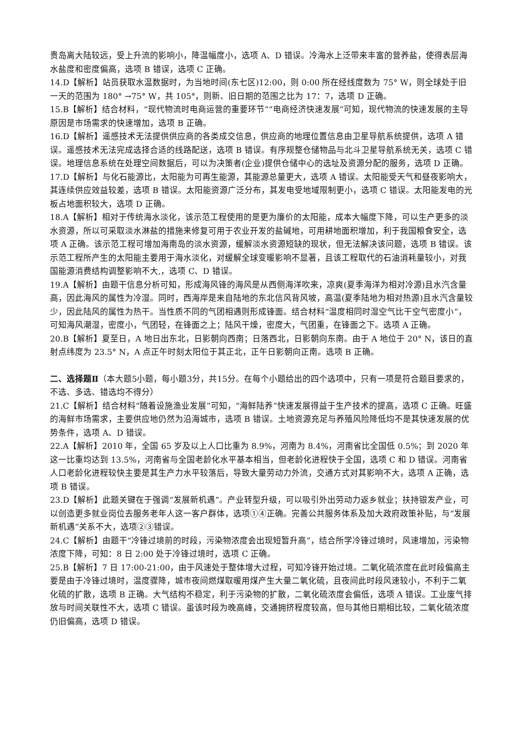贵岛离大陆较远，受上升流的影响小，降温幅度小，选项 A、D 错误。冷海水上泛带来丰富的营养盐，使得表层海水盐度和密度偏高，选项 B 错误，选项 C 正确。
14.D【解析】站员获取水温数据时，为当地时间(东七区)12:00，则 0:00 所在经线度数为 75° W，则全球处于旧一天的范围为 180° →75° W，共 105°，则新、旧日期的范围之比为 17：7，选项 D 正确。
15.B【解析】结合材料，“现代物流时电商运营的重要环节”“电商经济快速发展”可知，现代物流的快速发展的主导原因是市场需求的快速增加，选项 B 正确。
16.D【解析】遥感技术无法提供供应商的各类成交信息，供应商的地理位置信息由卫星导航系统提供，选项 A 错误。遥感技术无法完成选择合适的线路配送，选项 B 错误。有序规整仓储物品与北斗卫星导航系统无关，选项 C 错误。地理信息系统在处理空间数据后，可以为决策者(企业)提供仓储中心的选址及资源分配的服务，选项 D 正确。
17.D【解析】与化石能源比，太阳能为可再生能源，其能源总量更大，选项 A 错误。太阳能受天气和昼夜影响大，其连续供应效益较差，选项 B 错误。太阳能资源广泛分布，其发电受地域限制更小，选项 C 错误。太阳能发电的光板占地面积较大，选项 D 正确。
18.A【解析】相对于传统海水淡化，该示范工程使用的是更为廉价的太阳能，成本大幅度下降，可以生产更多的淡水资源，所以可采取淡水淋盐的措施来修复可用于农业开发的盐碱地，可用耕地面积增加，利于我国粮食安全，选项 A 正确。该示范工程可增加海南岛的淡水资源，缓解淡水资源短缺的现状，但无法解决该问题，选项 B 错误。该示范工程所产生的太阳能主要用于海水淡化，对缓解全球变暖影响不显著，且该工程取代的石油消耗量较小，对我国能源消费结构调整影响不大,，选项 C、D 错误。
19.A【解析】由题干信息分析可知，形成海风锋的海风是从西侧海洋吹来，凉爽(夏季海洋为相对冷源)且水汽含量高，因此海风的属性为冷湿。同时，西海岸是来自陆地的东北信风背风坡，高温(夏季陆地为相对热源)且水汽含量较少，因此陆风的属性为热干。当性质不同的气团相遇则形成锋面。结合材料“温度相同时湿空气比干空气密度小”，可知海风潮湿，密度小，气团轻，在锋面之上；陆风干燥，密度大，气团重，在锋面之下。选项 A 正确。
20.B【解析】夏至日，A 地日出东北，日影朝向西南；日落西北，日影朝向东南。由于 A 地位于 20° N，该日的直射点纬度为 23.5° N，A 点正午时刻太阳位于其正北，正午日影朝向正南。选项 B 正确。
二、选择题Ⅱ（本大题5小题，每小题3分，共15分。在每个小题给出的四个选项中，只有一项是符合题目要求的，不选、多选、错选均不得分）
21.C【解析】结合材料“随着设施渔业发展”可知，“海鲜陆养”快速发展得益于生产技术的提高，选项 C 正确。旺盛的海鲜市场需求，主要供应地仍然为沿海城市，选项 B 错误。土地资源充足与养殖风险降低均不是其快速发展的优势条件，选项 A、D 错误。
22.A【解析】2010 年，全国 65 岁及以上人口比重为 8.9%，河南为 8.4%，河南省比全国低 0.5%；到 2020 年这一比重均达到 13.5%，河南省与全国老龄化水平基本相当，但老龄化进程快于全国，选项 C 和 D 错误。河南省人口老龄化进程较快主要是其生产力水平较落后，导致大量劳动力外流，交通方式对其影响不大，选项 A 正确，选项 B 错误。
23.D【解析】此题关键在于强调“发展新机遇”。产业转型升级，可以吸引外出劳动力返乡就业；扶持银发产业，可以创造更多就业岗位去服务老年人这一客户群体，选项①④正确。完善公共服务体系及加大政府政策补贴，与“发展新机遇”关系不大，选项②③错误。
24.C【解析】由题干“冷锋过境前的时段，污染物浓度会出现短暂升高”，结合所学冷锋过境时，风速增加，污染物浓度下降，可知：8 日 2:00 处于冷锋过境时，选项 C 正确。
25.B【解析】7 日 17:00-21:00，由于风速处于整体增大过程，可知冷锋开始过境。二氧化硫浓度在此时段偏高主要是由于冷锋过境时，温度骤降，城市夜间燃煤取暖用煤产生大量二氧化硫，且夜间此时段风速较小，不利于二氧化硫的扩散，选项 B 正确。大气结构不稳定，利于污染物的扩散，二氧化硫浓度会偏低，选项 A 错误。工业废气排放与时间关联性不大，选项 C 错误。虽该时段为晚高峰，交通拥挤程度较高，但与其他日期相比较，二氧化硫浓度仍旧偏高，选项 D 错误。